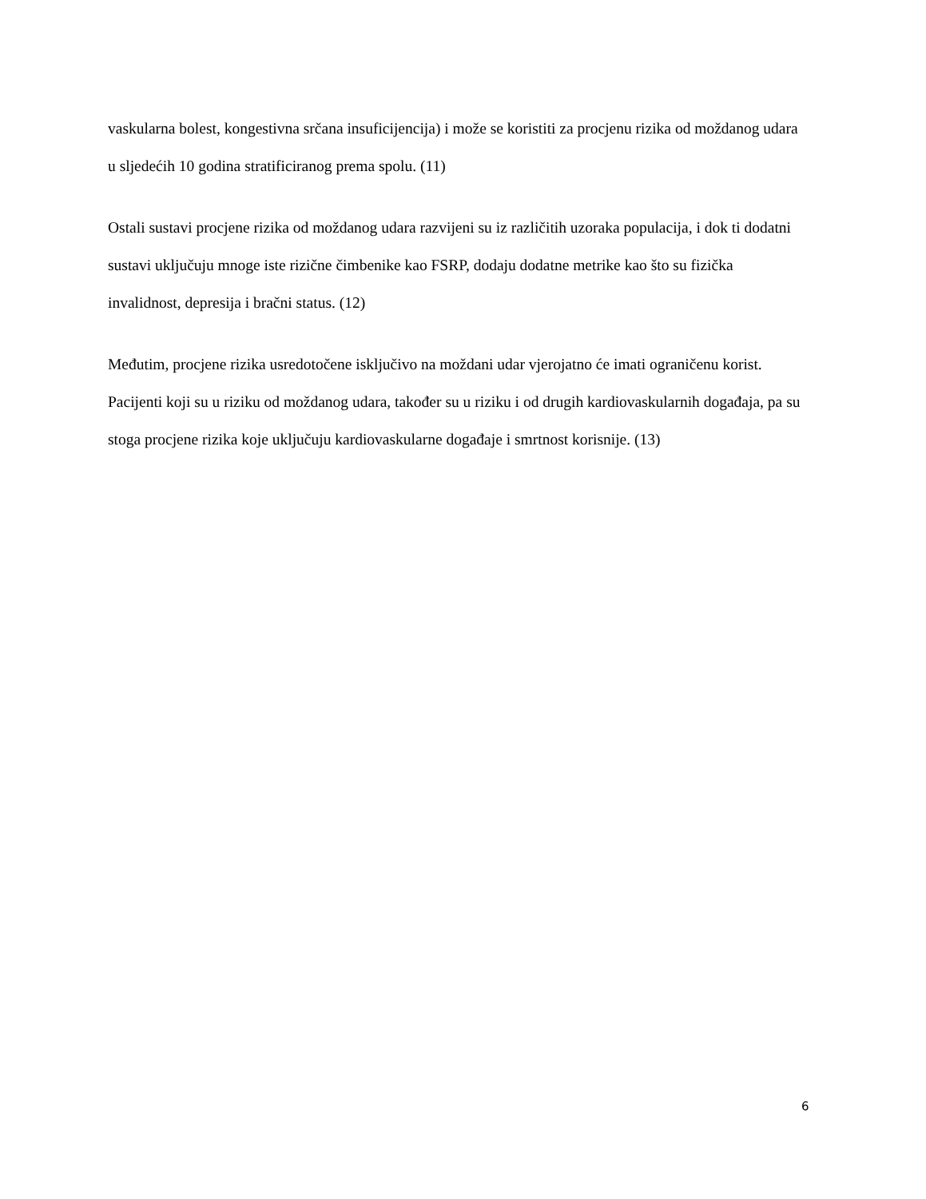vaskularna bolest, kongestivna srčana insuficijencija) i može se koristiti za procjenu rizika od moždanog udara u sljedećih 10 godina stratificiranog prema spolu. (11)
Ostali sustavi procjene rizika od moždanog udara razvijeni su iz različitih uzoraka populacija, i dok ti dodatni sustavi uključuju mnoge iste rizične čimbenike kao FSRP, dodaju dodatne metrike kao što su fizička invalidnost, depresija i bračni status. (12)
Međutim, procjene rizika usredotočene isključivo na moždani udar vjerojatno će imati ograničenu korist. Pacijenti koji su u riziku od moždanog udara, također su u riziku i od drugih kardiovaskularnih događaja, pa su stoga procjene rizika koje uključuju kardiovaskularne događaje i smrtnost korisnije. (13)
6